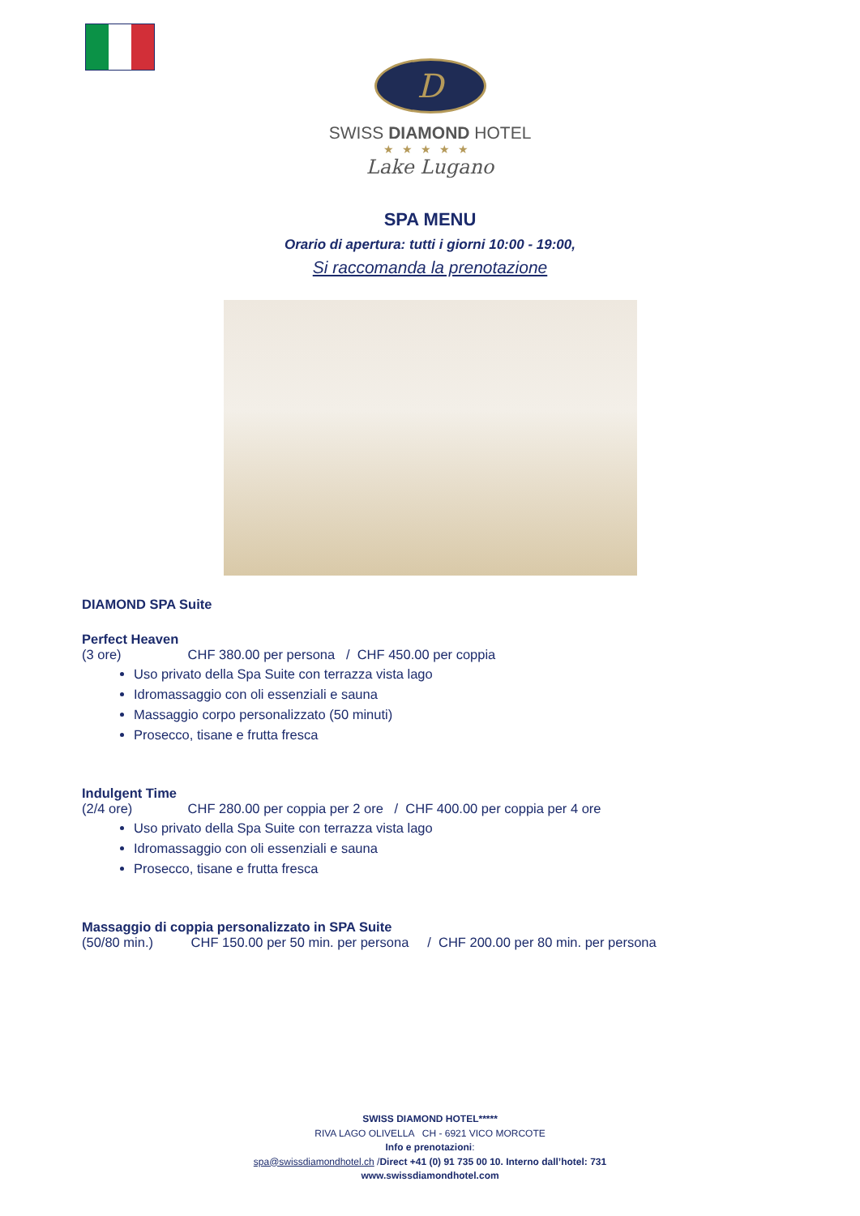D
SWISS DIAMOND HOTEL
★★★★★
Lake Lugano
SPA MENU
Orario di apertura: tutti i giorni 10:00 - 19:00,
Si raccomanda la prenotazione
DIAMOND SPA Suite
Perfect Heaven
(3 ore) CHF 380.00 per persona / CHF 450.00 per coppia
Uso privato della Spa Suite con terrazza vista lago
Idromassaggio con oli essenziali e sauna
Massaggio corpo personalizzato (50 minuti)
Prosecco, tisane e frutta fresca
Indulgent Time
(2/4 ore) CHF 280.00 per coppia per 2 ore / CHF 400.00 per coppia per 4 ore
Uso privato della Spa Suite con terrazza vista lago
Idromassaggio con oli essenziali e sauna
Prosecco, tisane e frutta fresca
Massaggio di coppia personalizzato in SPA Suite
(50/80 min.) CHF 150.00 per 50 min. per persona / CHF 200.00 per 80 min. per persona
SWISS DIAMOND HOTEL*****
RIVA LAGO OLIVELLA CH - 6921 VICO MORCOTE
Info e prenotazioni:
spa@swissdiamondhotel.ch /Direct +41 (0) 91 735 00 10. Interno dall’hotel: 731
www.swissdiamondhotel.com